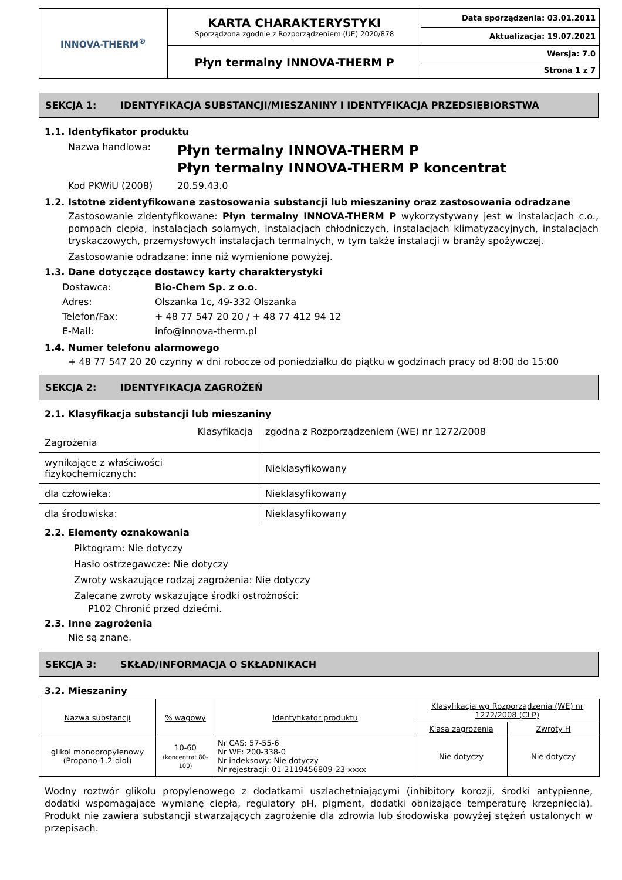| INNOVA-THERM<sup>®</sup> | KARTA CHARAKTERYSTYKI Sporządzona zgodnie z Rozporządzeniem (UE) 2020/878 | Data sporządzenia: 03.01.2011 |
| | | Aktualizacja: 19.07.2021 |
| | Płyn termalny INNOVA-THERM P | Wersja: 7.0 |
| | | Strona 1 z 7 |
SEKCJA 1: IDENTYFIKACJA SUBSTANCJI/MIESZANINY I IDENTYFIKACJA PRZEDSIĘBIORSTWA
1.1. Identyfikator produktu
| Nazwa handlowa: | Płyn termalny INNOVA-THERM P Płyn termalny INNOVA-THERM P koncentrat |
| Kod PKWiU (2008) | 20.59.43.0 |
1.2. Istotne zidentyfikowane zastosowania substancji lub mieszaniny oraz zastosowania odradzane
Zastosowanie zidentyfikowane: Płyn termalny INNOVA-THERM P wykorzystywany jest w instalacjach c.o., pompach ciepła, instalacjach solarnych, instalacjach chłodniczych, instalacjach klimatyzacyjnych, instalacjach tryskaczowych, przemysłowych instalacjach termalnych, w tym także instalacji w branży spożywczej.
Zastosowanie odradzane: inne niż wymienione powyżej.
1.3. Dane dotyczące dostawcy karty charakterystyki
| Dostawca: | Bio-Chem Sp. z o.o. |
| Adres: | Olszanka 1c, 49-332 Olszanka |
| Telefon/Fax: | + 48 77 547 20 20 / + 48 77 412 94 12 |
| E-Mail: | info@innova-therm.pl |
1.4. Numer telefonu alarmowego
+ 48 77 547 20 20 czynny w dni robocze od poniedziałku do piątku w godzinach pracy od 8:00 do 15:00
SEKCJA 2: IDENTYFIKACJA ZAGROŻEŃ
2.1. Klasyfikacja substancji lub mieszaniny
| Klasyfikacja Zagrożenia | zgodna z Rozporządzeniem (WE) nr 1272/2008 |
| wynikające z właściwości fizykochemicznych: | Nieklasyfikowany |
| dla człowieka: | Nieklasyfikowany |
| dla środowiska: | Nieklasyfikowany |
2.2. Elementy oznakowania
Piktogram: Nie dotyczy
Hasło ostrzegawcze: Nie dotyczy
Zwroty wskazujące rodzaj zagrożenia: Nie dotyczy
Zalecane zwroty wskazujące środki ostrożności:
P102 Chronić przed dziećmi.
2.3. Inne zagrożenia
Nie są znane.
SEKCJA 3: SKŁAD/INFORMACJA O SKŁADNIKACH
3.2. Mieszaniny
| Nazwa substancji | % wagowy | Identyfikator produktu | Klasyfikacja wg Rozporządzenia (WE) nr 1272/2008 (CLP) | |
| --- | --- | --- | --- | --- |
| | | | Klasa zagrożenia | Zwroty H |
| glikol monopropylenowy (Propano-1,2-diol) | 10-60 (koncentrat 80-100) | Nr CAS: 57-55-6 Nr WE: 200-338-0 Nr indeksowy: Nie dotyczy Nr rejestracji: 01-2119456809-23-xxxx | Nie dotyczy | Nie dotyczy |
Wodny roztwór glikolu propylenowego z dodatkami uszlachetniającymi (inhibitory korozji, środki antypienne, dodatki wspomagajace wymianę ciepła, regulatory pH, pigment, dodatki obniżające temperaturę krzepnięcia). Produkt nie zawiera substancji stwarzających zagrożenie dla zdrowia lub środowiska powyżej stężeń ustalonych w przepisach.